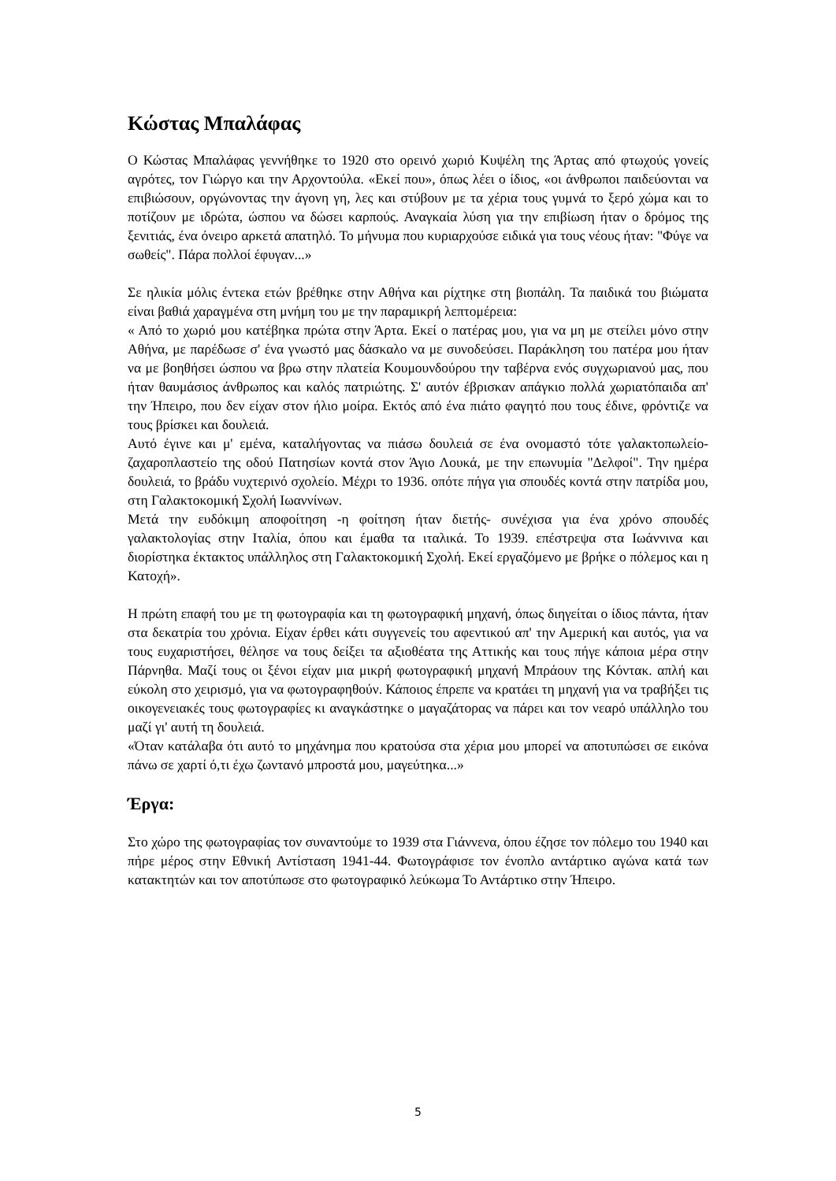Κώστας Μπαλάφας
Ο Κώστας Μπαλάφας γεννήθηκε το 1920 στο ορεινό χωριό Κυψέλη της Άρτας από φτωχούς γονείς αγρότες, τον Γιώργο και την Αρχοντούλα. «Εκεί που», όπως λέει ο ίδιος, «οι άνθρωποι παιδεύονται να επιβιώσουν, οργώνοντας την άγονη γη, λες και στύβουν με τα χέρια τους γυμνά το ξερό χώμα και το ποτίζουν με ιδρώτα, ώσπου να δώσει καρπούς. Αναγκαία λύση για την επιβίωση ήταν ο δρόμος της ξενιτιάς, ένα όνειρο αρκετά απατηλό. Το μήνυμα που κυριαρχούσε ειδικά για τους νέους ήταν: "Φύγε να σωθείς". Πάρα πολλοί έφυγαν...»
Σε ηλικία μόλις έντεκα ετών βρέθηκε στην Αθήνα και ρίχτηκε στη βιοπάλη. Τα παιδικά του βιώματα είναι βαθιά χαραγμένα στη μνήμη του με την παραμικρή λεπτομέρεια:
« Από το χωριό μου κατέβηκα πρώτα στην Άρτα. Εκεί ο πατέρας μου, για να μη με στείλει μόνο στην Αθήνα, με παρέδωσε σ' ένα γνωστό μας δάσκαλο να με συνοδεύσει. Παράκληση του πατέρα μου ήταν να με βοηθήσει ώσπου να βρω στην πλατεία Κουμουνδούρου την ταβέρνα ενός συγχωριανού μας, που ήταν θαυμάσιος άνθρωπος και καλός πατριώτης. Σ' αυτόν έβρισκαν απάγκιο πολλά χωριατόπαιδα απ' την Ήπειρο, που δεν είχαν στον ήλιο μοίρα. Εκτός από ένα πιάτο φαγητό που τους έδινε, φρόντιζε να τους βρίσκει και δουλειά.
Αυτό έγινε και μ' εμένα, καταλήγοντας να πιάσω δουλειά σε ένα ονομαστό τότε γαλακτοπωλείο-ζαχαροπλαστείο της οδού Πατησίων κοντά στον Άγιο Λουκά, με την επωνυμία "Δελφοί". Την ημέρα δουλειά, το βράδυ νυχτερινό σχολείο. Μέχρι το 1936. οπότε πήγα για σπουδές κοντά στην πατρίδα μου, στη Γαλακτοκομική Σχολή Ιωαννίνων.
Μετά την ευδόκιμη αποφοίτηση -η φοίτηση ήταν διετής- συνέχισα για ένα χρόνο σπουδές γαλακτολογίας στην Ιταλία, όπου και έμαθα τα ιταλικά. Το 1939. επέστρεψα στα Ιωάννινα και διορίστηκα έκτακτος υπάλληλος στη Γαλακτοκομική Σχολή. Εκεί εργαζόμενο με βρήκε ο πόλεμος και η Κατοχή».
Η πρώτη επαφή του με τη φωτογραφία και τη φωτογραφική μηχανή, όπως διηγείται ο ίδιος πάντα, ήταν στα δεκατρία του χρόνια. Είχαν έρθει κάτι συγγενείς του αφεντικού απ' την Αμερική και αυτός, για να τους ευχαριστήσει, θέλησε να τους δείξει τα αξιοθέατα της Αττικής και τους πήγε κάποια μέρα στην Πάρνηθα. Μαζί τους οι ξένοι είχαν μια μικρή φωτογραφική μηχανή Μπράουν της Κόντακ. απλή και εύκολη στο χειρισμό, για να φωτογραφηθούν. Κάποιος έπρεπε να κρατάει τη μηχανή για να τραβήξει τις οικογενειακές τους φωτογραφίες κι αναγκάστηκε ο μαγαζάτορας να πάρει και τον νεαρό υπάλληλο του μαζί γι' αυτή τη δουλειά.
«Όταν κατάλαβα ότι αυτό το μηχάνημα που κρατούσα στα χέρια μου μπορεί να αποτυπώσει σε εικόνα πάνω σε χαρτί ό,τι έχω ζωντανό μπροστά μου, μαγεύτηκα...»
Έργα:
Στο χώρο της φωτογραφίας τον συναντούμε το 1939 στα Γιάννενα, όπου έζησε τον πόλεμο του 1940 και πήρε μέρος στην Εθνική Αντίσταση 1941-44. Φωτογράφισε τον ένοπλο αντάρτικο αγώνα κατά των κατακτητών και τον αποτύπωσε στο φωτογραφικό λεύκωμα Το Αντάρτικο στην Ήπειρο.
5